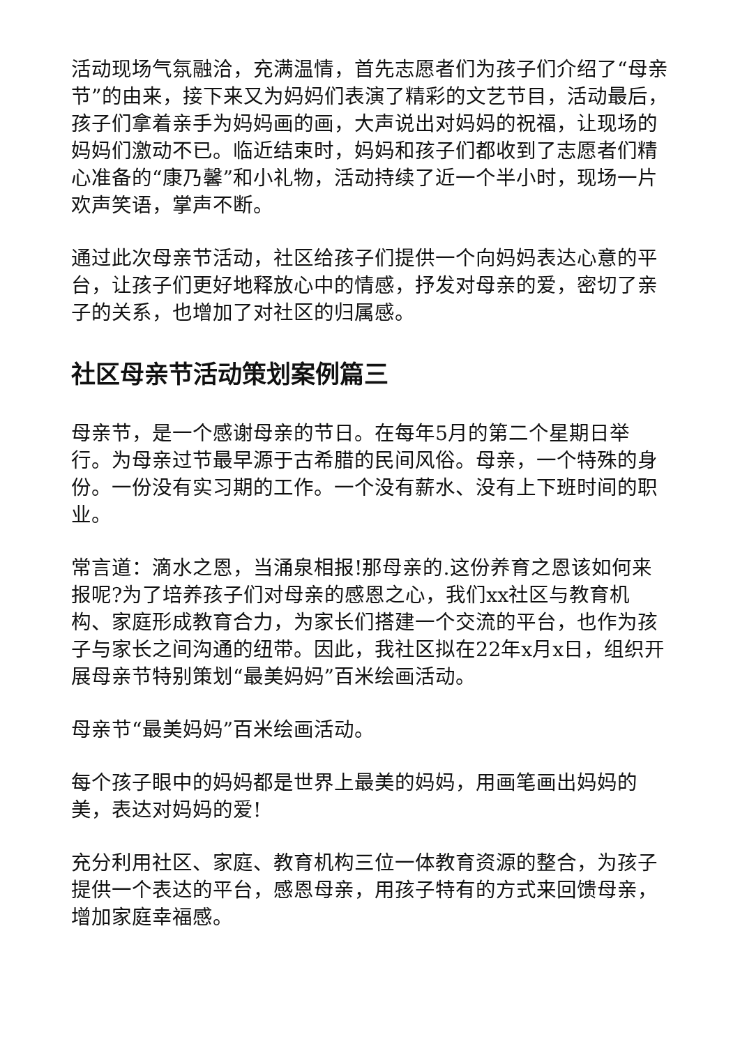活动现场气氛融洽，充满温情，首先志愿者们为孩子们介绍了“母亲节”的由来，接下来又为妈妈们表演了精彩的文艺节目，活动最后，孩子们拿着亲手为妈妈画的画，大声说出对妈妈的祝福，让现场的妈妈们激动不已。临近结束时，妈妈和孩子们都收到了志愿者们精心准备的“康乃馨”和小礼物，活动持续了近一个半小时，现场一片欢声笑语，掌声不断。
通过此次母亲节活动，社区给孩子们提供一个向妈妈表达心意的平台，让孩子们更好地释放心中的情感，抒发对母亲的爱，密切了亲子的关系，也增加了对社区的归属感。
社区母亲节活动策划案例篇三
母亲节，是一个感谢母亲的节日。在每年5月的第二个星期日举行。为母亲过节最早源于古希腊的民间风俗。母亲，一个特殊的身份。一份没有实习期的工作。一个没有薪水、没有上下班时间的职业。
常言道：滴水之恩，当涌泉相报!那母亲的.这份养育之恩该如何来报呢?为了培养孩子们对母亲的感恩之心，我们xx社区与教育机构、家庭形成教育合力，为家长们搭建一个交流的平台，也作为孩子与家长之间沟通的纽带。因此，我社区拟在22年x月x日，组织开展母亲节特别策划“最美妈妈”百米绘画活动。
母亲节“最美妈妈”百米绘画活动。
每个孩子眼中的妈妈都是世界上最美的妈妈，用画笔画出妈妈的美，表达对妈妈的爱!
充分利用社区、家庭、教育机构三位一体教育资源的整合，为孩子提供一个表达的平台，感恩母亲，用孩子特有的方式来回馈母亲，增加家庭幸福感。